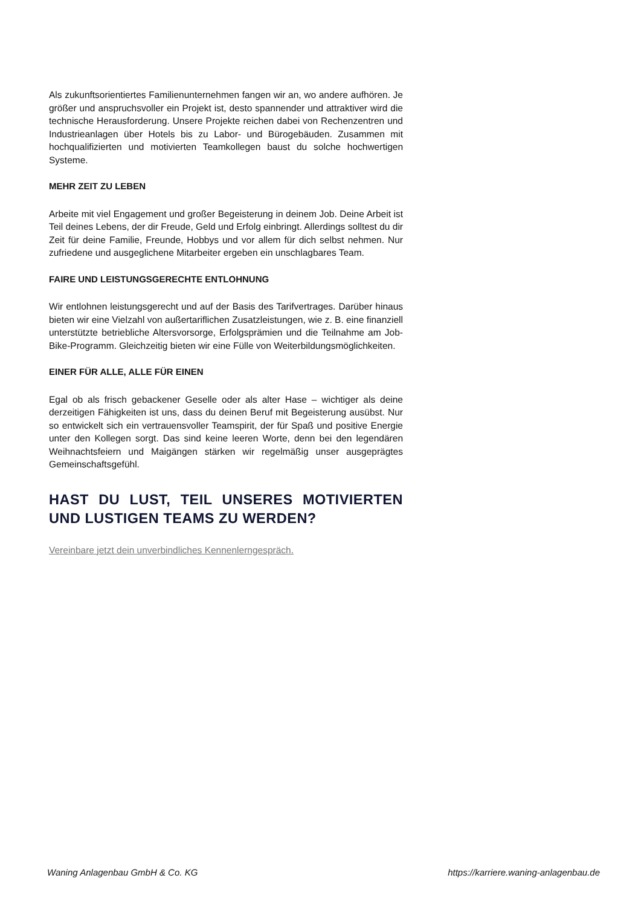Als zukunftsorientiertes Familienunternehmen fangen wir an, wo andere aufhören. Je größer und anspruchsvoller ein Projekt ist, desto spannender und attraktiver wird die technische Herausforderung. Unsere Projekte reichen dabei von Rechenzentren und Industrieanlagen über Hotels bis zu Labor- und Bürogebäuden. Zusammen mit hochqualifizierten und motivierten Teamkollegen baust du solche hochwertigen Systeme.
MEHR ZEIT ZU LEBEN
Arbeite mit viel Engagement und großer Begeisterung in deinem Job. Deine Arbeit ist Teil deines Lebens, der dir Freude, Geld und Erfolg einbringt. Allerdings solltest du dir Zeit für deine Familie, Freunde, Hobbys und vor allem für dich selbst nehmen. Nur zufriedene und ausgeglichene Mitarbeiter ergeben ein unschlagbares Team.
FAIRE UND LEISTUNGSGERECHTE ENTLOHNUNG
Wir entlohnen leistungsgerecht und auf der Basis des Tarifvertrages. Darüber hinaus bieten wir eine Vielzahl von außertariflichen Zusatzleistungen, wie z. B. eine finanziell unterstützte betriebliche Altersvorsorge, Erfolgsprämien und die Teilnahme am Job-Bike-Programm. Gleichzeitig bieten wir eine Fülle von Weiterbildungsmöglichkeiten.
EINER FÜR ALLE, ALLE FÜR EINEN
Egal ob als frisch gebackener Geselle oder als alter Hase – wichtiger als deine derzeitigen Fähigkeiten ist uns, dass du deinen Beruf mit Begeisterung ausübst. Nur so entwickelt sich ein vertrauensvoller Teamspirit, der für Spaß und positive Energie unter den Kollegen sorgt. Das sind keine leeren Worte, denn bei den legendären Weihnachtsfeiern und Maigängen stärken wir regelmäßig unser ausgeprägtes Gemeinschaftsgefühl.
HAST DU LUST, TEIL UNSERES MOTIVIERTEN UND LUSTIGEN TEAMS ZU WERDEN?
Vereinbare jetzt dein unverbindliches Kennenlerngespräch.
Waning Anlagenbau GmbH & Co. KG https://karriere.waning-anlagenbau.de